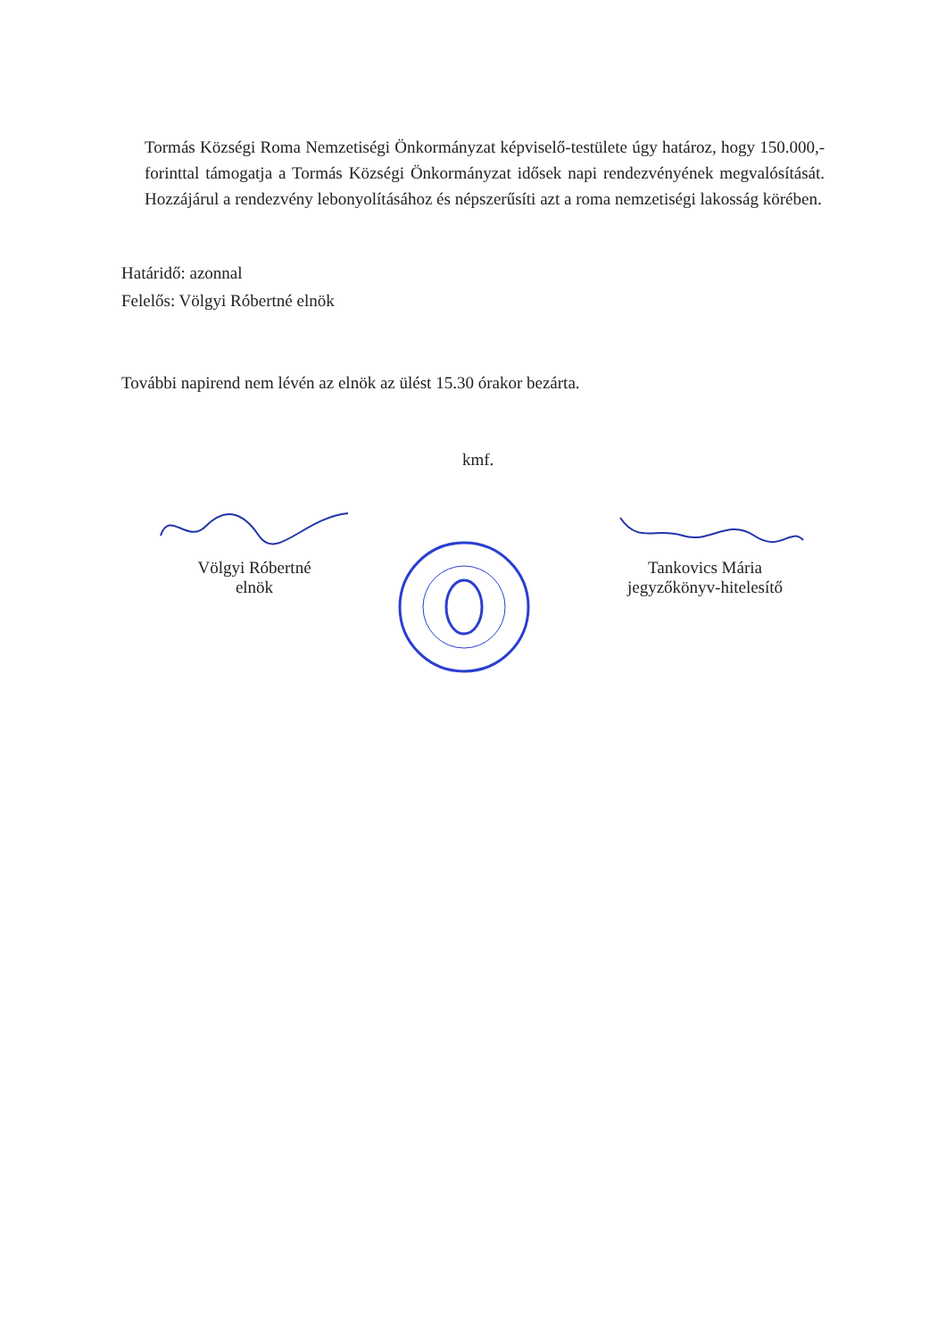Tormás Községi Roma Nemzetiségi Önkormányzat képviselő-testülete úgy határoz, hogy 150.000,- forinttal támogatja a Tormás Községi Önkormányzat idősek napi rendezvényének megvalósítását. Hozzájárul a rendezvény lebonyolításához és népszerűsíti azt a roma nemzetiségi lakosság körében.
Határidő: azonnal
Felelős: Völgyi Róbertné elnök
További napirend nem lévén az elnök az ülést 15.30 órakor bezárta.
kmf.
Völgyi Róbertné
elnök
Tankovics Mária
jegyzőkönyv-hitelesítő